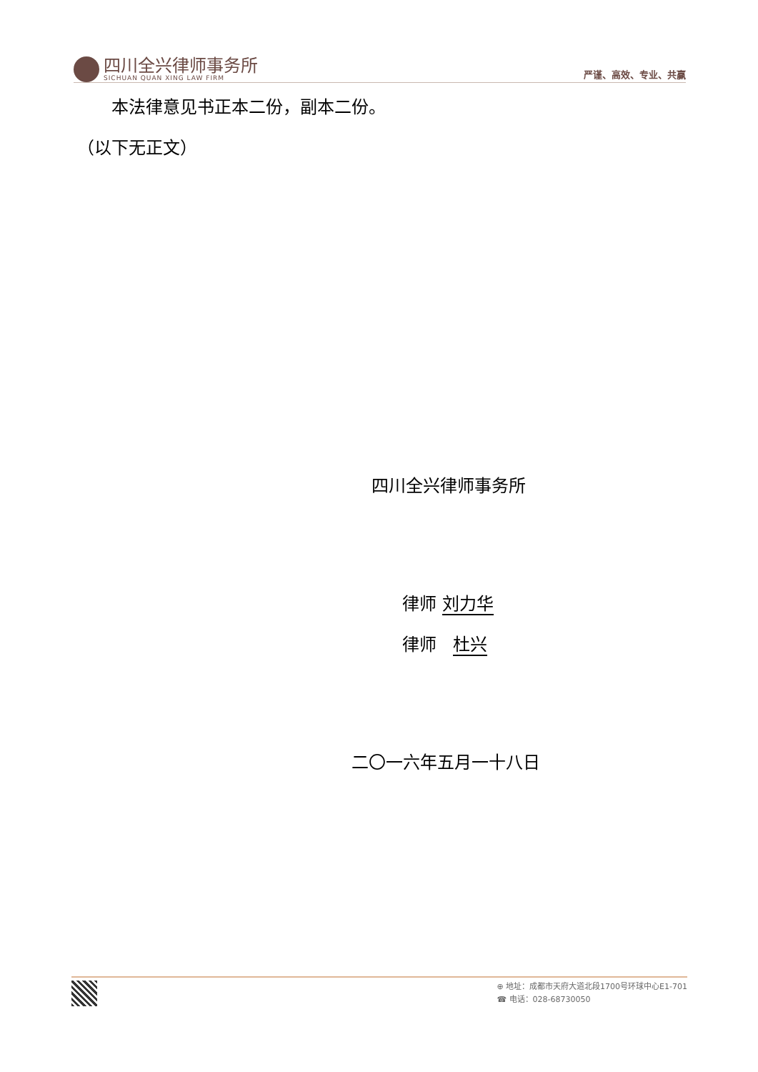四川全兴律师事务所
SICHUAN QUAN XING LAW FIRM
严谨、高效、专业、共赢
  本法律意见书正本二份，副本二份。
（以下无正文）
四川全兴律师事务所
律师 刘力华
律师 杜兴
二〇一六年五月一十八日
⊕ 地址：成都市天府大道北段1700号环球中心E1-701
☎ 电话：028-68730050